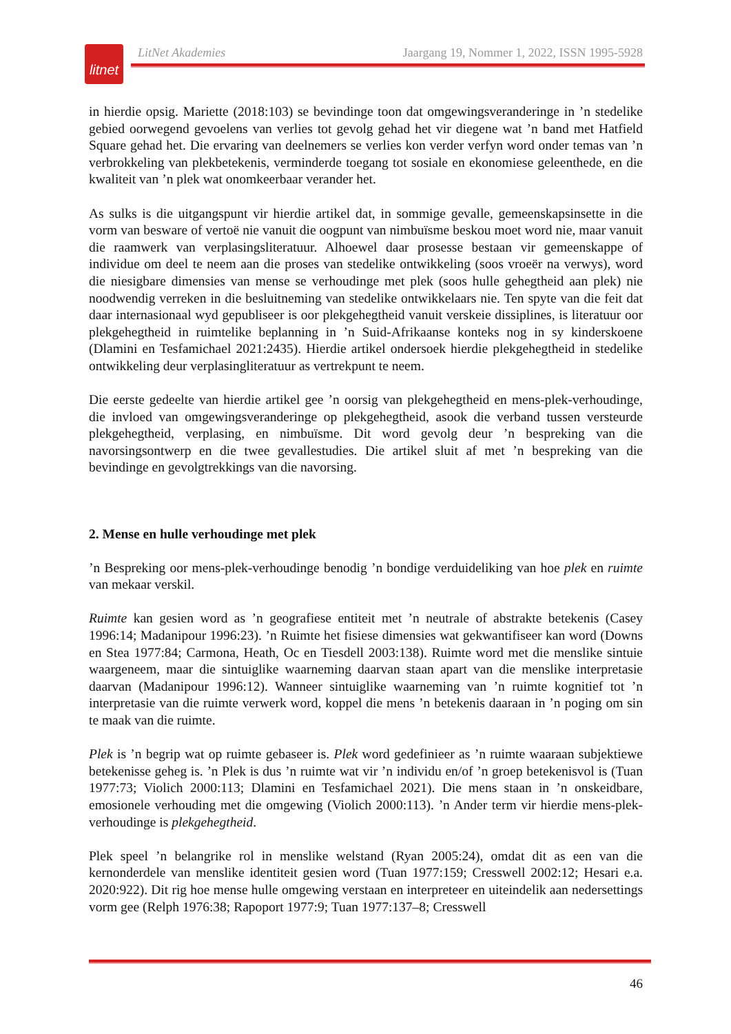litnet
LitNet Akademies Jaargang 19, Nommer 1, 2022, ISSN 1995-5928
in hierdie opsig. Mariette (2018:103) se bevindinge toon dat omgewingsveranderinge in ’n stedelike gebied oorwegend gevoelens van verlies tot gevolg gehad het vir diegene wat ’n band met Hatfield Square gehad het. Die ervaring van deelnemers se verlies kon verder verfyn word onder temas van ’n verbrokkeling van plekbetekenis, verminderde toegang tot sosiale en ekonomiese geleenthede, en die kwaliteit van ’n plek wat onomkeerbaar verander het.
As sulks is die uitgangspunt vir hierdie artikel dat, in sommige gevalle, gemeenskapsinsette in die vorm van besware of vertoë nie vanuit die oogpunt van nimbuïsme beskou moet word nie, maar vanuit die raamwerk van verplasingsliteratuur. Alhoewel daar prosesse bestaan vir gemeenskappe of individue om deel te neem aan die proses van stedelike ontwikkeling (soos vroeër na verwys), word die niesigbare dimensies van mense se verhoudinge met plek (soos hulle gehegtheid aan plek) nie noodwendig verreken in die besluitneming van stedelike ontwikkelaars nie. Ten spyte van die feit dat daar internasionaal wyd gepubliseer is oor plekgehegtheid vanuit verskeie dissiplines, is literatuur oor plekgehegtheid in ruimtelike beplanning in ’n Suid-Afrikaanse konteks nog in sy kinderskoene (Dlamini en Tesfamichael 2021:2435). Hierdie artikel ondersoek hierdie plekgehegtheid in stedelike ontwikkeling deur verplasingliteratuur as vertrekpunt te neem.
Die eerste gedeelte van hierdie artikel gee ’n oorsig van plekgehegtheid en mens-plek-verhoudinge, die invloed van omgewingsveranderinge op plekgehegtheid, asook die verband tussen versteurde plekgehegtheid, verplasing, en nimbuïsme. Dit word gevolg deur ’n bespreking van die navorsingsontwerp en die twee gevallestudies. Die artikel sluit af met ’n bespreking van die bevindinge en gevolgtrekkings van die navorsing.
2. Mense en hulle verhoudinge met plek
’n Bespreking oor mens-plek-verhoudinge benodig ’n bondige verduideliking van hoe plek en ruimte van mekaar verskil.
Ruimte kan gesien word as ’n geografiese entiteit met ’n neutrale of abstrakte betekenis (Casey 1996:14; Madanipour 1996:23). ’n Ruimte het fisiese dimensies wat gekwantifiseer kan word (Downs en Stea 1977:84; Carmona, Heath, Oc en Tiesdell 2003:138). Ruimte word met die menslike sintuie waargeneem, maar die sintuiglike waarneming daarvan staan apart van die menslike interpretasie daarvan (Madanipour 1996:12). Wanneer sintuiglike waarneming van ’n ruimte kognitief tot ’n interpretasie van die ruimte verwerk word, koppel die mens ’n betekenis daaraan in ’n poging om sin te maak van die ruimte.
Plek is ’n begrip wat op ruimte gebaseer is. Plek word gedefinieer as ’n ruimte waaraan subjektiewe betekenisse geheg is. ’n Plek is dus ’n ruimte wat vir ’n individu en/of ’n groep betekenisvol is (Tuan 1977:73; Violich 2000:113; Dlamini en Tesfamichael 2021). Die mens staan in ’n onskeidbare, emosionele verhouding met die omgewing (Violich 2000:113). ’n Ander term vir hierdie mens-plek-verhoudinge is plekgehegtheid.
Plek speel ’n belangrike rol in menslike welstand (Ryan 2005:24), omdat dit as een van die kernonderdele van menslike identiteit gesien word (Tuan 1977:159; Cresswell 2002:12; Hesari e.a. 2020:922). Dit rig hoe mense hulle omgewing verstaan en interpreteer en uiteindelik aan nedersettings vorm gee (Relph 1976:38; Rapoport 1977:9; Tuan 1977:137–8; Cresswell
46